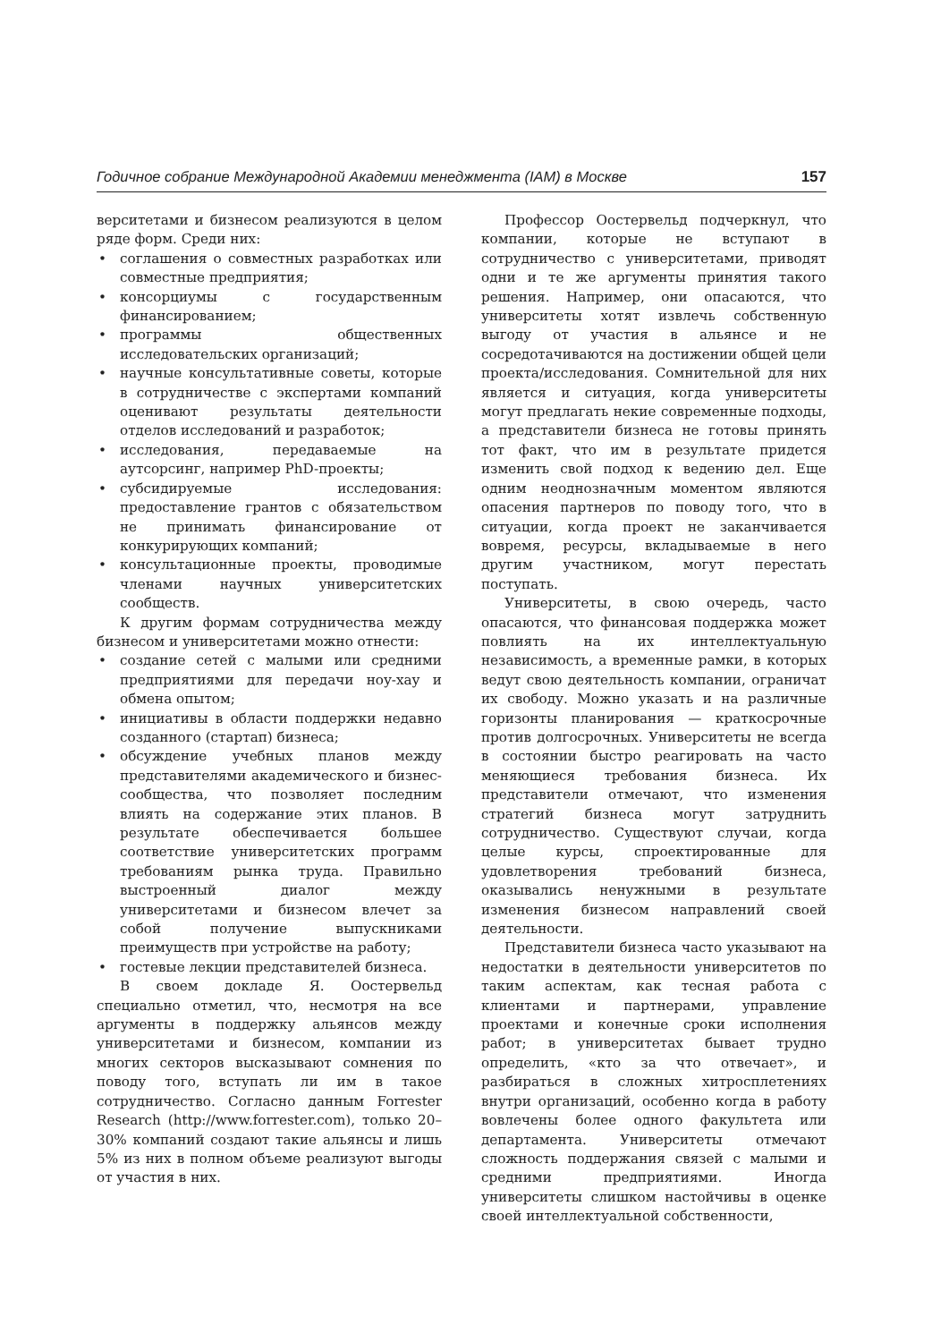Годичное собрание Международной Академии менеджмента (IAM) в Москве 157
верситетами и бизнесом реализуются в целом ряде форм. Среди них:
• соглашения о совместных разработках или совместные предприятия;
• консорциумы с государственным финансированием;
• программы общественных исследовательских организаций;
• научные консультативные советы, которые в сотрудничестве с экспертами компаний оценивают результаты деятельности отделов исследований и разработок;
• исследования, передаваемые на аутсорсинг, например PhD-проекты;
• субсидируемые исследования: предоставление грантов с обязательством не принимать финансирование от конкурирующих компаний;
• консультационные проекты, проводимые членами научных университетских сообществ.
К другим формам сотрудничества между бизнесом и университетами можно отнести:
• создание сетей с малыми или средними предприятиями для передачи ноу-хау и обмена опытом;
• инициативы в области поддержки недавно созданного (стартап) бизнеса;
• обсуждение учебных планов между представителями академического и бизнес-сообщества, что позволяет последним влиять на содержание этих планов. В результате обеспечивается большее соответствие университетских программ требованиям рынка труда. Правильно выстроенный диалог между университетами и бизнесом влечет за собой получение выпускниками преимуществ при устройстве на работу;
• гостевые лекции представителей бизнеса.
В своем докладе Я. Оостервельд специально отметил, что, несмотря на все аргументы в поддержку альянсов между университетами и бизнесом, компании из многих секторов высказывают сомнения по поводу того, вступать ли им в такое сотрудничество. Согласно данным Forrester Research (http://www.forrester.com), только 20–30% компаний создают такие альянсы и лишь 5% из них в полном объеме реализуют выгоды от участия в них.
Профессор Оостервельд подчеркнул, что компании, которые не вступают в сотрудничество с университетами, приводят одни и те же аргументы принятия такого решения. Например, они опасаются, что университеты хотят извлечь собственную выгоду от участия в альянсе и не сосредотачиваются на достижении общей цели проекта/исследования. Сомнительной для них является и ситуация, когда университеты могут предлагать некие современные подходы, а представители бизнеса не готовы принять тот факт, что им в результате придется изменить свой подход к ведению дел. Еще одним неоднозначным моментом являются опасения партнеров по поводу того, что в ситуации, когда проект не заканчивается вовремя, ресурсы, вкладываемые в него другим участником, могут перестать поступать.
Университеты, в свою очередь, часто опасаются, что финансовая поддержка может повлиять на их интеллектуальную независимость, а временные рамки, в которых ведут свою деятельность компании, ограничат их свободу. Можно указать и на различные горизонты планирования — краткосрочные против долгосрочных. Университеты не всегда в состоянии быстро реагировать на часто меняющиеся требования бизнеса. Их представители отмечают, что изменения стратегий бизнеса могут затруднить сотрудничество. Существуют случаи, когда целые курсы, спроектированные для удовлетворения требований бизнеса, оказывались ненужными в результате изменения бизнесом направлений своей деятельности.
Представители бизнеса часто указывают на недостатки в деятельности университетов по таким аспектам, как тесная работа с клиентами и партнерами, управление проектами и конечные сроки исполнения работ; в университетах бывает трудно определить, «кто за что отвечает», и разбираться в сложных хитросплетениях внутри организаций, особенно когда в работу вовлечены более одного факультета или департамента. Университеты отмечают сложность поддержания связей с малыми и средними предприятиями. Иногда университеты слишком настойчивы в оценке своей интеллектуальной собственности,